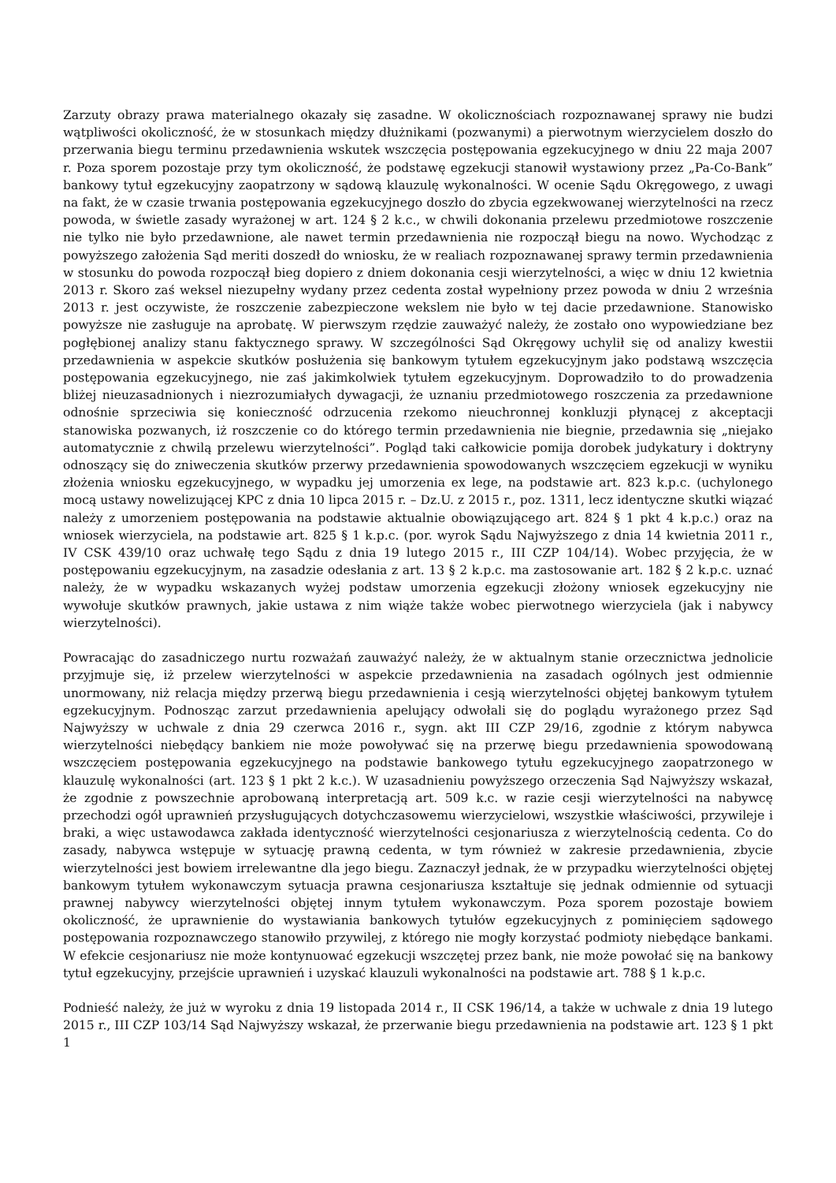Zarzuty obrazy prawa materialnego okazały się zasadne. W okolicznościach rozpoznawanej sprawy nie budzi wątpliwości okoliczność, że w stosunkach między dłużnikami (pozwanymi) a pierwotnym wierzycielem doszło do przerwania biegu terminu przedawnienia wskutek wszczęcia postępowania egzekucyjnego w dniu 22 maja 2007 r. Poza sporem pozostaje przy tym okoliczność, że podstawę egzekucji stanowił wystawiony przez „Pa-Co-Bank” bankowy tytuł egzekucyjny zaopatrzony w sądową klauzulę wykonalności. W ocenie Sądu Okręgowego, z uwagi na fakt, że w czasie trwania postępowania egzekucyjnego doszło do zbycia egzekwowanej wierzytelności na rzecz powoda, w świetle zasady wyrażonej w art. 124 § 2 k.c., w chwili dokonania przelewu przedmiotowe roszczenie nie tylko nie było przedawnione, ale nawet termin przedawnienia nie rozpoczął biegu na nowo. Wychodząc z powyższego założenia Sąd meriti doszedł do wniosku, że w realiach rozpoznawanej sprawy termin przedawnienia w stosunku do powoda rozpoczął bieg dopiero z dniem dokonania cesji wierzytelności, a więc w dniu 12 kwietnia 2013 r. Skoro zaś weksel niezupełny wydany przez cedenta został wypełniony przez powoda w dniu 2 września 2013 r. jest oczywiste, że roszczenie zabezpieczone wekslem nie było w tej dacie przedawnione. Stanowisko powyższe nie zasługuje na aprobatę. W pierwszym rzędzie zauważyć należy, że zostało ono wypowiedziane bez pogłębionej analizy stanu faktycznego sprawy. W szczególności Sąd Okręgowy uchylił się od analizy kwestii przedawnienia w aspekcie skutków posłużenia się bankowym tytułem egzekucyjnym jako podstawą wszczęcia postępowania egzekucyjnego, nie zaś jakimkolwiek tytułem egzekucyjnym. Doprowadziło to do prowadzenia bliżej nieuzasadnionych i niezrozumiałych dywagacji, że uznaniu przedmiotowego roszczenia za przedawnione odnośnie sprzeciwia się konieczność odrzucenia rzekomo nieuchronnej konkluzji płynącej z akceptacji stanowiska pozwanych, iż roszczenie co do którego termin przedawnienia nie biegnie, przedawnia się „niejako automatycznie z chwilą przelewu wierzytelności”. Pogląd taki całkowicie pomija dorobek judykatury i doktryny odnoszący się do zniweczenia skutków przerwy przedawnienia spowodowanych wszczęciem egzekucji w wyniku złożenia wniosku egzekucyjnego, w wypadku jej umorzenia ex lege, na podstawie art. 823 k.p.c. (uchylonego mocą ustawy nowelizującej KPC z dnia 10 lipca 2015 r. – Dz.U. z 2015 r., poz. 1311, lecz identyczne skutki wiązać należy z umorzeniem postępowania na podstawie aktualnie obowiązującego art. 824 § 1 pkt 4 k.p.c.) oraz na wniosek wierzyciela, na podstawie art. 825 § 1 k.p.c. (por. wyrok Sądu Najwyższego z dnia 14 kwietnia 2011 r., IV CSK 439/10 oraz uchwałę tego Sądu z dnia 19 lutego 2015 r., III CZP 104/14). Wobec przyjęcia, że w postępowaniu egzekucyjnym, na zasadzie odesłania z art. 13 § 2 k.p.c. ma zastosowanie art. 182 § 2 k.p.c. uznać należy, że w wypadku wskazanych wyżej podstaw umorzenia egzekucji złożony wniosek egzekucyjny nie wywołuje skutków prawnych, jakie ustawa z nim wiąże także wobec pierwotnego wierzyciela (jak i nabywcy wierzytelności).
Powracając do zasadniczego nurtu rozważań zauważyć należy, że w aktualnym stanie orzecznictwa jednolicie przyjmuje się, iż przelew wierzytelności w aspekcie przedawnienia na zasadach ogólnych jest odmiennie unormowany, niż relacja między przerwą biegu przedawnienia i cesją wierzytelności objętej bankowym tytułem egzekucyjnym. Podnosząc zarzut przedawnienia apelujący odwołali się do poglądu wyrażonego przez Sąd Najwyższy w uchwale z dnia 29 czerwca 2016 r., sygn. akt III CZP 29/16, zgodnie z którym nabywca wierzytelności niebędący bankiem nie może powoływać się na przerwę biegu przedawnienia spowodowaną wszczęciem postępowania egzekucyjnego na podstawie bankowego tytułu egzekucyjnego zaopatrzonego w klauzulę wykonalności (art. 123 § 1 pkt 2 k.c.). W uzasadnieniu powyższego orzeczenia Sąd Najwyższy wskazał, że zgodnie z powszechnie aprobowaną interpretacją art. 509 k.c. w razie cesji wierzytelności na nabywcę przechodzi ogół uprawnień przysługujących dotychczasowemu wierzycielowi, wszystkie właściwości, przywileje i braki, a więc ustawodawca zakłada identyczność wierzytelności cesjonariusza z wierzytelnością cedenta. Co do zasady, nabywca wstępuje w sytuację prawną cedenta, w tym również w zakresie przedawnienia, zbycie wierzytelności jest bowiem irrelewantne dla jego biegu. Zaznaczył jednak, że w przypadku wierzytelności objętej bankowym tytułem wykonawczym sytuacja prawna cesjonariusza kształtuje się jednak odmiennie od sytuacji prawnej nabywcy wierzytelności objętej innym tytułem wykonawczym. Poza sporem pozostaje bowiem okoliczność, że uprawnienie do wystawiania bankowych tytułów egzekucyjnych z pominięciem sądowego postępowania rozpoznawczego stanowiło przywilej, z którego nie mogły korzystać podmioty niebędące bankami. W efekcie cesjonariusz nie może kontynuować egzekucji wszczętej przez bank, nie może powołać się na bankowy tytuł egzekucyjny, przejście uprawnień i uzyskać klauzuli wykonalności na podstawie art. 788 § 1 k.p.c.
Podnieść należy, że już w wyroku z dnia 19 listopada 2014 r., II CSK 196/14, a także w uchwale z dnia 19 lutego 2015 r., III CZP 103/14 Sąd Najwyższy wskazał, że przerwanie biegu przedawnienia na podstawie art. 123 § 1 pkt 1